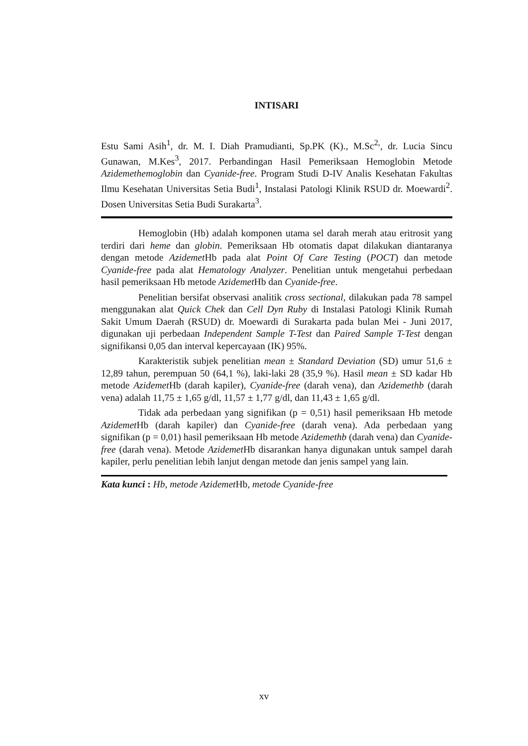INTISARI
Estu Sami Asih<sup>1</sup>, dr. M. I. Diah Pramudianti, Sp.PK (K)., M.Sc<sup>2,</sup>, dr. Lucia Sincu Gunawan, M.Kes<sup>3</sup>, 2017. Perbandingan Hasil Pemeriksaan Hemoglobin Metode Azidemethemoglobin dan Cyanide-free. Program Studi D-IV Analis Kesehatan Fakultas Ilmu Kesehatan Universitas Setia Budi<sup>1</sup>, Instalasi Patologi Klinik RSUD dr. Moewardi<sup>2</sup>. Dosen Universitas Setia Budi Surakarta<sup>3</sup>.
Hemoglobin (Hb) adalah komponen utama sel darah merah atau eritrosit yang terdiri dari heme dan globin. Pemeriksaan Hb otomatis dapat dilakukan diantaranya dengan metode Azidemet Hb pada alat Point Of Care Testing (POCT) dan metode Cyanide-free pada alat Hematology Analyzer. Penelitian untuk mengetahui perbedaan hasil pemeriksaan Hb metode Azidemet Hb dan Cyanide-free.
Penelitian bersifat observasi analitik cross sectional, dilakukan pada 78 sampel menggunakan alat Quick Chek dan Cell Dyn Ruby di Instalasi Patologi Klinik Rumah Sakit Umum Daerah (RSUD) dr. Moewardi di Surakarta pada bulan Mei - Juni 2017, digunakan uji perbedaan Independent Sample T-Test dan Paired Sample T-Test dengan signifikansi 0,05 dan interval kepercayaan (IK) 95%.
Karakteristik subjek penelitian mean ± Standard Deviation (SD) umur 51,6 ± 12,89 tahun, perempuan 50 (64,1 %), laki-laki 28 (35,9 %). Hasil mean ± SD kadar Hb metode Azidemet Hb (darah kapiler), Cyanide-free (darah vena), dan Azidemethb (darah vena) adalah 11,75 ± 1,65 g/dl, 11,57 ± 1,77 g/dl, dan 11,43 ± 1,65 g/dl.
Tidak ada perbedaan yang signifikan (p = 0,51) hasil pemeriksaan Hb metode Azidemet Hb (darah kapiler) dan Cyanide-free (darah vena). Ada perbedaan yang signifikan (p = 0,01) hasil pemeriksaan Hb metode Azidemethb (darah vena) dan Cyanide-free (darah vena). Metode Azidemet Hb disarankan hanya digunakan untuk sampel darah kapiler, perlu penelitian lebih lanjut dengan metode dan jenis sampel yang lain.
Kata kunci : Hb, metode Azidemet Hb, metode Cyanide-free
xv